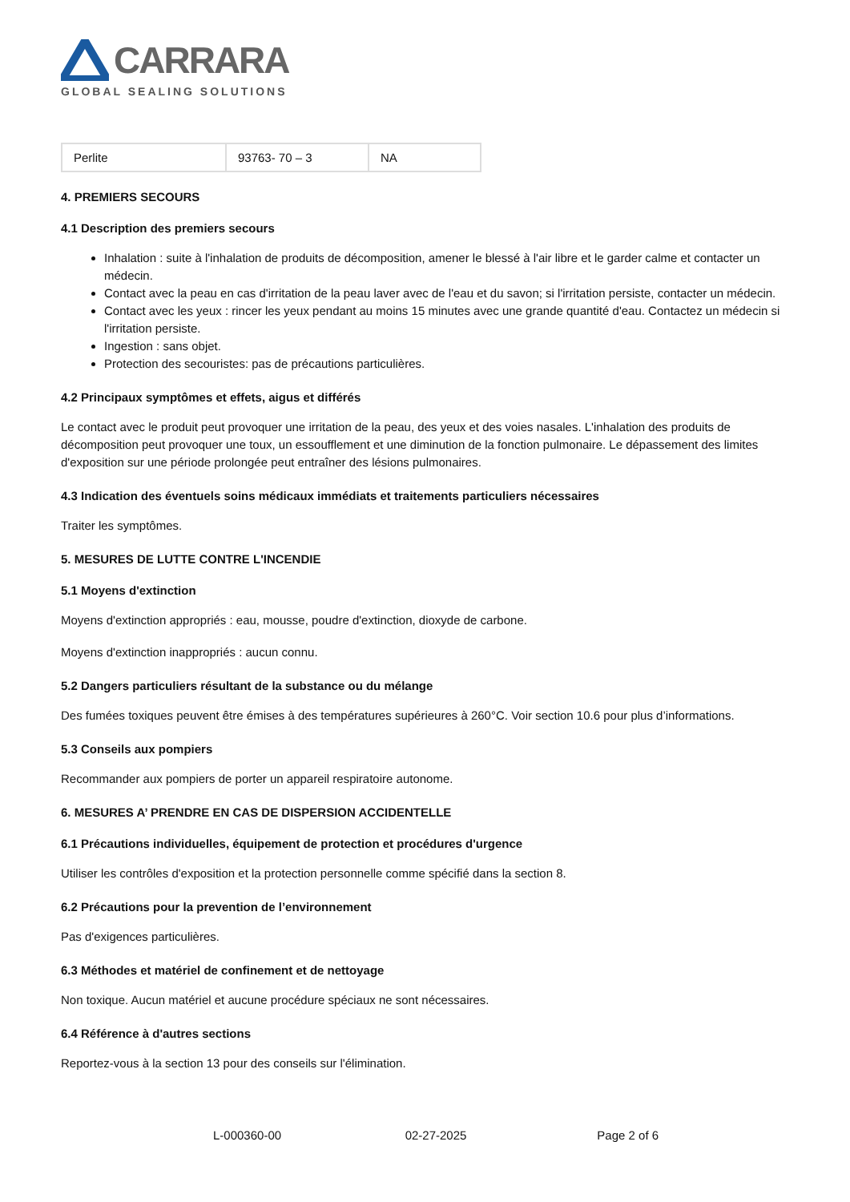CARRARA
GLOBAL SEALING SOLUTIONS
| Perlite | 93763- 70 – 3 | NA |
4. PREMIERS SECOURS
4.1 Description des premiers secours
Inhalation : suite à l'inhalation de produits de décomposition, amener le blessé à l'air libre et le garder calme et contacter un médecin.
Contact avec la peau en cas d'irritation de la peau laver avec de l'eau et du savon; si l'irritation persiste, contacter un médecin.
Contact avec les yeux : rincer les yeux pendant au moins 15 minutes avec une grande quantité d'eau. Contactez un médecin si l'irritation persiste.
Ingestion : sans objet.
Protection des secouristes: pas de précautions particulières.
4.2 Principaux symptômes et effets, aigus et différés
Le contact avec le produit peut provoquer une irritation de la peau, des yeux et des voies nasales. L'inhalation des produits de décomposition peut provoquer une toux, un essoufflement et une diminution de la fonction pulmonaire. Le dépassement des limites d'exposition sur une période prolongée peut entraîner des lésions pulmonaires.
4.3 Indication des éventuels soins médicaux immédiats et traitements particuliers nécessaires
Traiter les symptômes.
5. MESURES DE LUTTE CONTRE L'INCENDIE
5.1 Moyens d'extinction
Moyens d'extinction appropriés : eau, mousse, poudre d'extinction, dioxyde de carbone.
Moyens d'extinction inappropriés : aucun connu.
5.2 Dangers particuliers résultant de la substance ou du mélange
Des fumées toxiques peuvent être émises à des températures supérieures à 260°C. Voir section 10.6 pour plus d’informations.
5.3 Conseils aux pompiers
Recommander aux pompiers de porter un appareil respiratoire autonome.
6. MESURES A’ PRENDRE EN CAS DE DISPERSION ACCIDENTELLE
6.1 Précautions individuelles, équipement de protection et procédures d'urgence
Utiliser les contrôles d'exposition et la protection personnelle comme spécifié dans la section 8.
6.2 Précautions pour la prevention de l’environnement
Pas d'exigences particulières.
6.3 Méthodes et matériel de confinement et de nettoyage
Non toxique. Aucun matériel et aucune procédure spéciaux ne sont nécessaires.
6.4 Référence à d'autres sections
Reportez-vous à la section 13 pour des conseils sur l'élimination.
L-000360-00 02-27-2025 Page 2 of 6